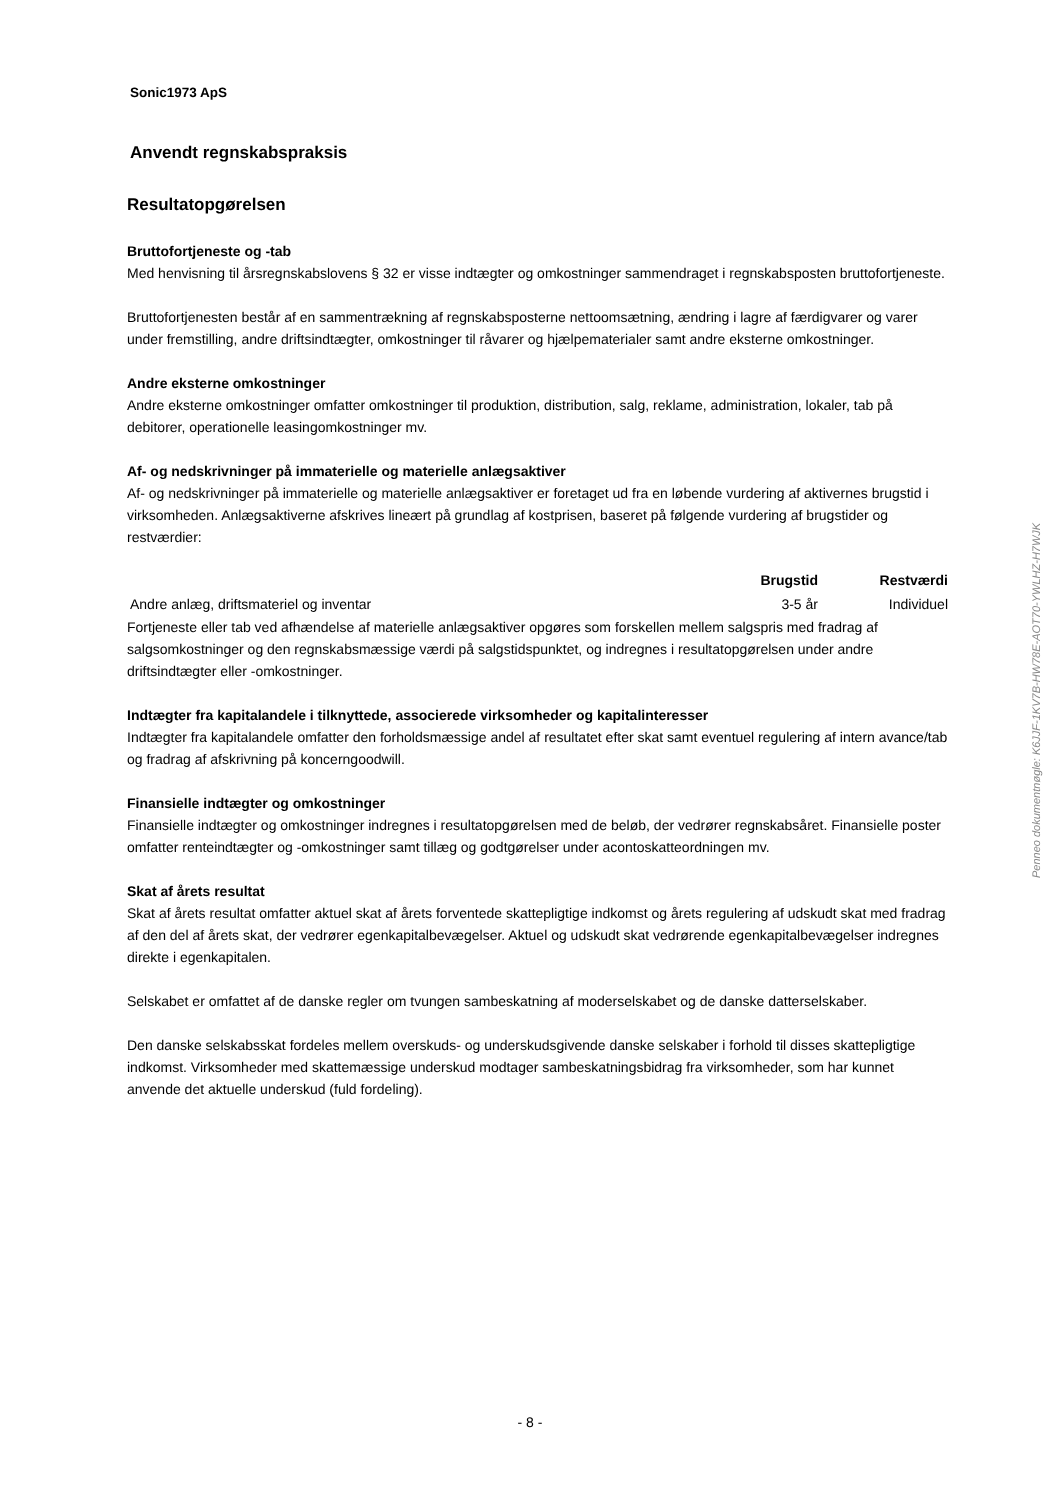Sonic1973 ApS
Anvendt regnskabspraksis
Resultatopgørelsen
Bruttofortjeneste og -tab
Med henvisning til årsregnskabslovens § 32 er visse indtægter og omkostninger sammendraget i regnskabsposten bruttofortjeneste.
Bruttofortjenesten består af en sammentrækning af regnskabsposterne nettoomsætning, ændring i lagre af færdigvarer og varer under fremstilling, andre driftsindtægter, omkostninger til råvarer og hjælpematerialer samt andre eksterne omkostninger.
Andre eksterne omkostninger
Andre eksterne omkostninger omfatter omkostninger til produktion, distribution, salg, reklame, administration, lokaler, tab på debitorer, operationelle leasingomkostninger mv.
Af- og nedskrivninger på immaterielle og materielle anlægsaktiver
Af- og nedskrivninger på immaterielle og materielle anlægsaktiver er foretaget ud fra en løbende vurdering af aktivernes brugstid i virksomheden. Anlægsaktiverne afskrives lineært på grundlag af kostprisen, baseret på følgende vurdering af brugstider og restværdier:
| | Brugstid | Restværdi |
| --- | --- | --- |
| Andre anlæg, driftsmateriel og inventar | 3-5 år | Individuel |
Fortjeneste eller tab ved afhændelse af materielle anlægsaktiver opgøres som forskellen mellem salgspris med fradrag af salgsomkostninger og den regnskabsmæssige værdi på salgstidspunktet, og indregnes i resultatopgørelsen under andre driftsindtægter eller -omkostninger.
Indtægter fra kapitalandele i tilknyttede, associerede virksomheder og kapitalinteresser
Indtægter fra kapitalandele omfatter den forholdsmæssige andel af resultatet efter skat samt eventuel regulering af intern avance/tab og fradrag af afskrivning på koncerngoodwill.
Finansielle indtægter og omkostninger
Finansielle indtægter og omkostninger indregnes i resultatopgørelsen med de beløb, der vedrører regnskabsåret. Finansielle poster omfatter renteindtægter og -omkostninger samt tillæg og godtgørelser under acontoskatteordningen mv.
Skat af årets resultat
Skat af årets resultat omfatter aktuel skat af årets forventede skattepligtige indkomst og årets regulering af udskudt skat med fradrag af den del af årets skat, der vedrører egenkapitalbevægelser. Aktuel og udskudt skat vedrørende egenkapitalbevægelser indregnes direkte i egenkapitalen.
Selskabet er omfattet af de danske regler om tvungen sambeskatning af moderselskabet og de danske datterselskaber.
Den danske selskabsskat fordeles mellem overskuds- og underskudsgivende danske selskaber i forhold til disses skattepligtige indkomst. Virksomheder med skattemæssige underskud modtager sambeskatningsbidrag fra virksomheder, som har kunnet anvende det aktuelle underskud (fuld fordeling).
- 8 -
Penneo dokumentnøgle: K6JJF-1KV7B-HW78E-AOT70-YWLHZ-H7WJK